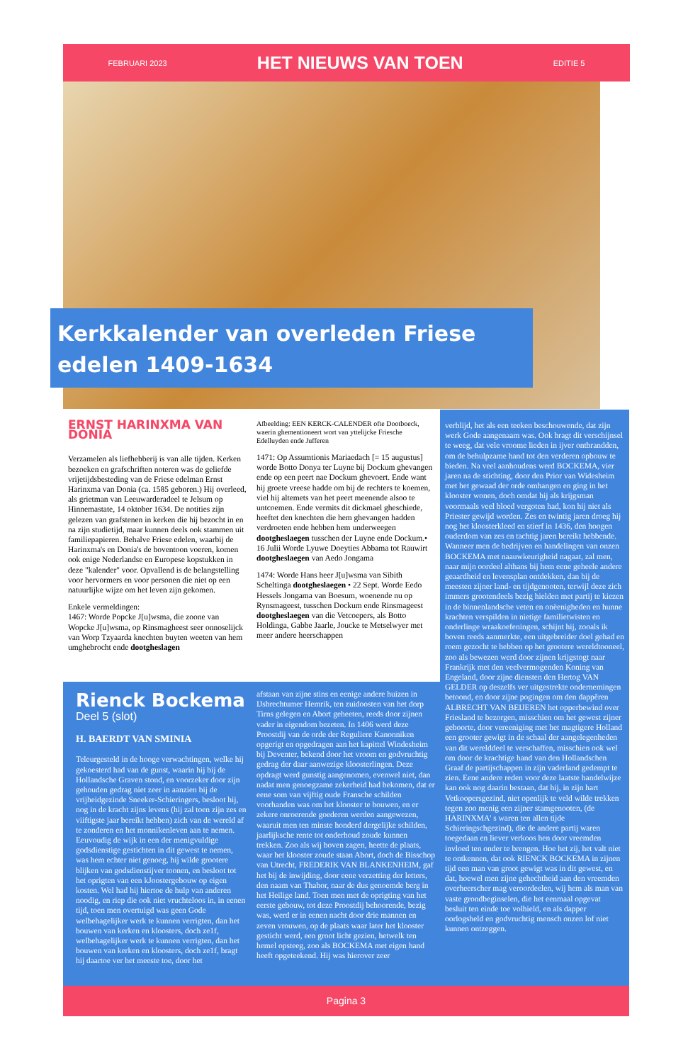FEBRUARI 2023 HET NIEUWS VAN TOEN EDITIE 5
Kerkkalender van overleden Friese edelen 1409-1634
ERNST HARINXMA VAN DONIA
Verzamelen als liefhebberij is van alle tijden. Kerken bezoeken en grafschriften noteren was de geliefde vrijetijdsbesteding van de Friese edelman Ernst Harinxma van Donia (ca. 1585 geboren.) Hij overleed, als grietman van Leeuwarderadeel te Jelsum op Hinnemastate, 14 oktober 1634. De notities zijn gelezen van grafstenen in kerken die hij bezocht in en na zijn studietijd, maar kunnen deels ook stammen uit familiepapieren. Behalve Friese edelen, waarbij de Harinxma's en Donia's de boventoon voeren, komen ook enige Nederlandse en Europese kopstukken in deze "kalender" voor. Opvallend is de belangstelling voor hervormers en voor personen die niet op een natuurlijke wijze om het leven zijn gekomen.
Enkele vermeldingen:
1467: Worde Popcke J[u]wsma, die zoone van Wopcke J[u]wsma, op Rinsmagheest seer onnoselijck van Worp Tzyaarda knechten buyten weeten van hem umghebrocht ende dootgheslagen
Afbeelding: EEN KERCK-CALENDER ofte Dootboeck, waerin ghementioneert wort van yttelijcke Friesche Edelluyden ende Jufferen
1471: Op Assumtionis Mariaedach [= 15 augustus] worde Botto Donya ter Luyne bij Dockum ghevangen ende op een peert nae Dockum ghevoert. Ende want hij groete vreese hadde om bij de rechters te koemen, viel hij altemets van het peert meenende alsoo te untcoemen. Ende vermits dit dickmael gheschiede, heeftet den knechten die hem ghevangen hadden verdroeten ende hebben hem underweegen dootgheslaegen tusschen der Luyne ende Dockum.• 16 Julii Worde Lyuwe Doeyties Abbama tot Rauwirt dootgheslaegen van Aedo Jongama
1474: Worde Hans heer J[u]wsma van Sibith Scheltinga dootgheslaegen • 22 Sept. Worde Eedo Hessels Jongama van Boesum, woenende nu op Rynsmageest, tusschen Dockum ende Rinsmageest dootgheslaegen van die Vetcoepers, als Botto Holdinga, Gabbe Jaarle, Joucke te Metselwyer met meer andere heerschappen
Rienck Bockema
Deel 5 (slot)
H. BAERDT VAN SMINIA
Teleurgesteld in de hooge verwachtingen, welke hij gekoesterd had van de gunst, waarin hij bij de Hollandsche Graven stond, en voorzeker door zijn gehouden gedrag niet zeer in aanzien bij de vrijheidgezinde Sneeker-Schieringers, besloot hij, nog in de kracht zijns levens (hij zal toen zijn zes en viiftigste jaar bereikt hebben) zich van de wereld af te zonderen en het monnikenleven aan te nemen. Eeuvoudig de wijk in een der menigvuldige godsdienstige gestichten in dit gewest te nemen, was hem echter niet genoeg, hij wilde grootere blijken van godsdienstijver toonen, en besloot tot het oprigten van een kJoostergebouw op eigen kosten. Wel had hij hiertoe de hulp van anderen noodig, en riep die ook niet vruchteloos in, in eenen tijd, toen men overtuigd was geen Gode welbehagelijker werk te kunnen verrigten, dan het bouwen van kerken en kloosters, doch ze1f, welbehagelijker werk te kunnen verrigten, dan het bouwen van kerken en kloosters, doch ze1f, bragt hij daartoe ver het meeste toe, door het
afstaan van zijne stins en eenige andere huizen in IJsbrechtumer Hemrik, ten zuidoosten van het dorp Tirns gelegen en Abort geheeten, reeds door zijnen vader in eigendom bezeten. In 1406 werd deze Proostdij van de orde der Reguliere Kanonniken opgerigt en opgedragen aan het kapittel Windesheim bij Deventer, bekend door het vroom en godvruchtig gedrag der daar aanwezige kloosterlingen. Deze opdragt werd gunstig aangenomen, evenwel niet, dan nadat men genoegzame zekerheid had bekomen, dat er eene som van vijftig oude Fransche schilden voorhanden was om het klooster te bouwen, en er zekere onroerende goederen werden aangewezen, waaruit men ten minste honderd dergelijke schilden, jaarlijksche rente tot onderhoud zoude kunnen trekken. Zoo als wij boven zagen, heette de plaats, waar het klooster zoude staan Abort, doch de Bisschop van Utrecht, FREDERIK VAN BLANKENHEIM, gaf het bij de inwijding, door eene verzetting der letters, den naam van Thabor, naar de dus genoemde berg in het Heilige land. Toen men met de oprigting van het eerste gebouw, tot deze Proostdij behoorende, bezig was, werd er in eenen nacht door drie mannen en zeven vrouwen, op de plaats waar later het klooster gesticht werd, een groot licht gezien, hetwelk ten hemel opsteeg, zoo als BOCKEMA met eigen hand heeft opgeteekend. Hij was hierover zeer
verblijd, het als een teeken beschouwende, dat zijn werk Gode aangenaam was. Ook bragt dit verschijnsel te weeg, dat vele vroome lieden in ijver ontbrandden, om de behulpzame hand tot den verderen opbouw te bieden. Na veel aanhoudens werd BOCKEMA, vier jaren na de stichting, door den Prior van Widesheim met het gewaad der orde omhangen en ging in het klooster wonen, doch omdat hij als krijgsman voormaals veel bloed vergoten had, kon hij niet als Priester gewijd worden. Zes en twintig jaren droeg hij nog het kloosterkleed en stierf in 1436, den hoogen ouderdom van zes en tachtig jaren bereikt hebbende. Wanneer men de bedrijven en handelingen van onzen BOCKEMA met naauwkeurigheid nagaat, zal men, naar mijn oordeel althans bij hem eene geheele andere geaardheid en levensplan ontdekken, dan bij de meesten zijner land- en tijdgenooten, terwijl deze zich immers grootendeels bezig hielden met partij te kiezen in de binnenlandsche veten en onëenigheden en hunne krachten verspilden in nietige familietwisten en onderlinge wraakoefeningen, schijnt hij, zooals ik boven reeds aanmerkte, een uitgebreider doel gehad en roem gezocht te hebben op het grootere wereldtooneel, zoo als bewezen werd door zijnen krijgstogt naar Frankrijk met den veelvermogenden Koning van Engeland, door zijne diensten den Hertog VAN GELDER op deszelfs ver uitgestrekte ondernemingen betoond, en door zijne pogingen om den dappêren ALBRECHT VAN BEIJEREN het opperbewind over Friesland te bezorgen, misschien om het gewest zijner geboorte, door vereeniging met het magtigere Holland een grooter gewigt in de schaal der aangelegenheden van dit werelddeel te verschaffen, misschien ook wel om door de krachtige hand van den Hollandschen Graaf de partijschappen in zijn vaderland gedempt te zien. Eene andere reden voor deze laatste handelwijze kan ook nog daarin bestaan, dat hij, in zijn hart Vetkoopersgezind, niet openlijk te veld wilde trekken tegen zoo menig een zijner stamgenooten, (de HARINXMA' s waren ten allen tijde Schieringschgezind), die de andere partij waren toegedaan en liever verkoos hen door vreemden invloed ten onder te brengen. Hoe het zij, het valt niet te ontkennen, dat ook RIENCK BOCKEMA in zijnen tijd een man van groot gewigt was in dit gewest, en dat, hoewel men zijne gehechtheid aan den vreemden overheerscher mag veroordeelen, wij hem als man van vaste grondbeginselen, die het eenmaal opgevat besluit ten einde toe volhield, en als dapper oorlogsheld en godvruchtig mensch onzen lof niet kunnen ontzeggen.
Pagina 3